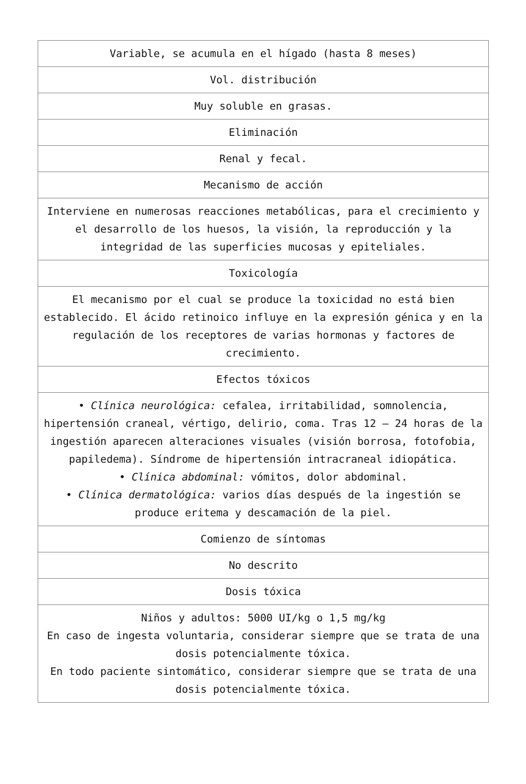| Variable, se acumula en el hígado (hasta 8 meses) |
| Vol. distribución |
| Muy soluble en grasas. |
| Eliminación |
| Renal y fecal. |
| Mecanismo de acción |
| Interviene en numerosas reacciones metabólicas, para el crecimiento y el desarrollo de los huesos, la visión, la reproducción y la integridad de las superficies mucosas y epiteliales. |
| Toxicología |
| El mecanismo por el cual se produce la toxicidad no está bien establecido. El ácido retinoico influye en la expresión génica y en la regulación de los receptores de varias hormonas y factores de crecimiento. |
| Efectos tóxicos |
| • Clínica neurológica: cefalea, irritabilidad, somnolencia, hipertensión craneal, vértigo, delirio, coma. Tras 12 – 24 horas de la ingestión aparecen alteraciones visuales (visión borrosa, fotofobia, papiledema). Síndrome de hipertensión intracraneal idiopática. • Clínica abdominal: vómitos, dolor abdominal. • Clínica dermatológica: varios días después de la ingestión se produce eritema y descamación de la piel. |
| Comienzo de síntomas |
| No descrito |
| Dosis tóxica |
| Niños y adultos: 5000 UI/kg o 1,5 mg/kg En caso de ingesta voluntaria, considerar siempre que se trata de una dosis potencialmente tóxica. En todo paciente sintomático, considerar siempre que se trata de una dosis potencialmente tóxica. |